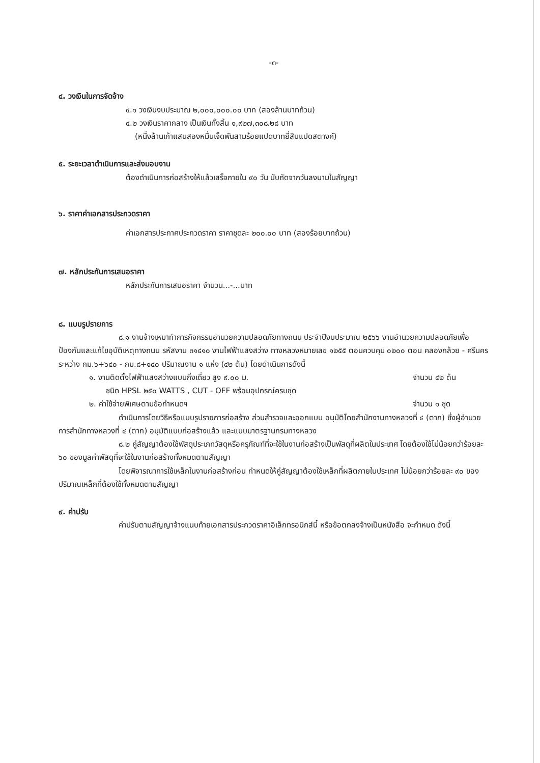-๓-
๔. วงเงินในการจัดจ้าง
๔.๑ วงเงินงบประมาณ ๒,๐๐๐,๐๐๐.๐๐ บาท (สองล้านบาทถ้วน)
๔.๒ วงเงินราคากลาง เป็นเงินทั้งสิ้น ๑,๙๒๗,๓๐๘.๒๘ บาท
(หนึ่งล้านเก้าแสนสองหมื่นเจ็ดพันสามร้อยแปดบาทยี่สิบแปดสตางค์)
๕. ระยะเวลาดำเนินการและส่งมอบงาน
ต้องดำเนินการก่อสร้างให้แล้วเสร็จภายใน ๙๐ วัน นับถัดจากวันลงนามในสัญญา
๖. ราคาค่าเอกสารประกวดราคา
ค่าเอกสารประกาศประกวดราคา ราคาชุดละ ๒๐๐.๐๐ บาท (สองร้อยบาทถ้วน)
๗. หลักประกันการเสนอราคา
หลักประกันการเสนอราคา จำนวน...-...บาท
๘. แบบรูปรายการ
๘.๑ งานจ้างเหมาทำการกิจกรรมอำนวยความปลอดภัยทางถนน ประจำปีงบประมาณ ๒๕๖๖ งานอำนวยความปลอดภัยเพื่อป้องกันและแก้ไขอุบัติเหตุทางถนน รหัสงาน ๓๑๔๑๐ งานไฟฟ้าแสงสว่าง ทางหลวงหมายเลข ๑๒๕๕ ตอนควบคุม ๐๒๐๐ ตอน คลองกล้วย - ศรีนคร ระหว่าง กม.๖+๖๔๐ - กม.๘+๑๔๐ ปริมาณงาน ๑ แห่ง (๔๒ ต้น) โดยดำเนินการดังนี้
๑. งานติดตั้งไฟฟ้าแสงสว่างแบบกิ่งเดี่ยว สูง ๙.๐๐ ม. จำนวน ๔๒ ต้น
ชนิด HPSL ๒๕๐ WATTS , CUT - OFF พร้อมอุปกรณ์ครบชุด
๒. ค่าใช้จ่ายพิเศษตามข้อกำหนดฯ จำนวน ๑ ชุด
ดำเนินการโดยวิธีหรือแบบรูปรายการก่อสร้าง ส่วนสำรวจและออกแบบ อนุมัติโดยสำนักงานทางหลวงที่ ๔ (ตาก) ซึ่งผู้อำนวยการสำนักทางหลวงที่ ๔ (ตาก) อนุมัติแบบก่อสร้างแล้ว และแบบมาตรฐานกรมทางหลวง
๘.๒ คู่สัญญาต้องใช้พัสดุประเภทวัสดุหรือครุภัณฑ์ที่จะใช้ในงานก่อสร้างเป็นพัสดุที่ผลิตในประเทศ โดยต้องใช้ไม่น้อยกว่าร้อยละ ๖๐ ของมูลค่าพัสดุที่จะใช้ในงานก่อสร้างทั้งหมดตามสัญญา
โดยพิจารณาการใช้เหล็กในงานก่อสร้างก่อน กำหนดให้คู่สัญญาต้องใช้เหล็กที่ผลิตภายในประเทศ ไม่น้อยกว่าร้อยละ ๙๐ ของปริมาณเหล็กที่ต้องใช้ทั้งหมดตามสัญญา
๙. ค่าปรับ
ค่าปรับตามสัญญาจ้างแนบท้ายเอกสารประกวดราคาอิเล็กทรอนิกส์นี้ หรือข้อตกลงจ้างเป็นหนังสือ จะกำหนด ดังนี้